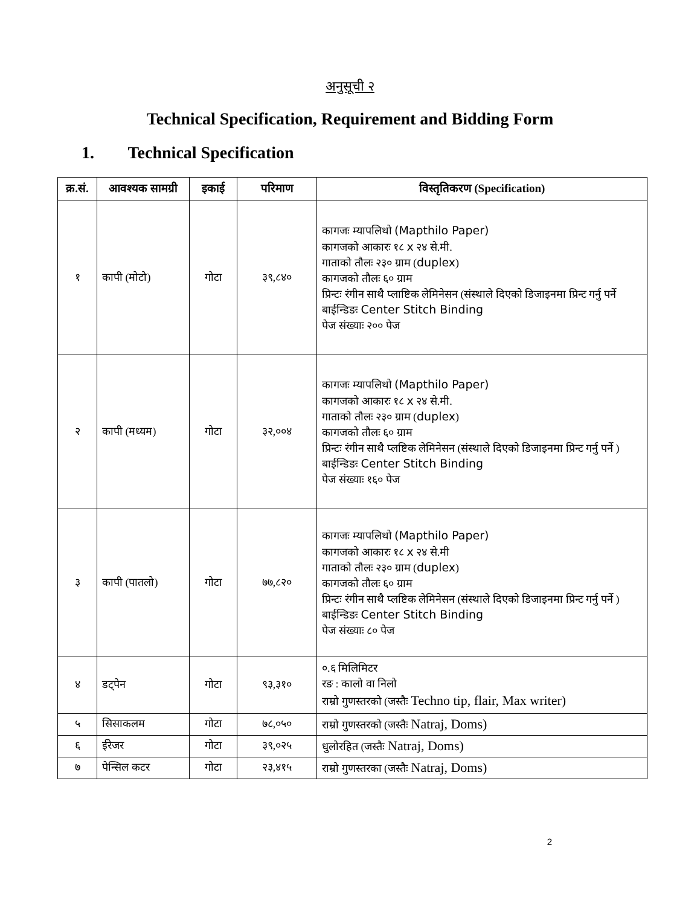अनुसूची २
Technical Specification, Requirement and Bidding Form
1. Technical Specification
| क्र.सं. | आवश्यक सामग्री | इकाई | परिमाण | विस्तृतिकरण (Specification) |
| --- | --- | --- | --- | --- |
| १ | कापी (मोटो) | गोटा | ३९,८४० | कागजः म्यापलिथो (Mapthilo Paper) कागजको आकारः १८ x २४ से.मी. गाताको तौलः २३० ग्राम ( duplex ) कागजको तौलः ६० ग्राम प्रिन्टः रंगीन साथै प्लाष्टिक लेमिनेसन (संस्थाले दिएको डिजाइनमा प्रिन्ट गर्नु पर्ने बाईन्डिङः Center Stitch Binding पेज संख्याः २०० पेज |
| २ | कापी (मध्यम) | गोटा | ३२,००४ | कागजः म्यापलिथो (Mapthilo Paper) कागजको आकारः १८ x २४ से.मी. गाताको तौलः २३० ग्राम ( duplex ) कागजको तौलः ६० ग्राम प्रिन्टः रंगीन साथै प्लष्टिक लेमिनेसन (संस्थाले दिएको डिजाइनमा प्रिन्ट गर्नु पर्ने ) बाईन्डिङः Center Stitch Binding पेज संख्याः १६० पेज |
| ३ | कापी (पातलो) | गोटा | ७७,८२० | कागजः म्यापलिथो (Mapthilo Paper) कागजको आकारः १८ x २४ से.मी गाताको तौलः २३० ग्राम ( duplex ) कागजको तौलः ६० ग्राम प्रिन्टः रंगीन साथै प्लष्टिक लेमिनेसन (संस्थाले दिएको डिजाइनमा प्रिन्ट गर्नु पर्ने ) बाईन्डिङः Center Stitch Binding पेज संख्याः ८० पेज |
| ४ | डट्पेन | गोटा | ९३,३१० | ०.६ मिलिमिटर रङ : कालो वा निलो राम्रो गुणस्तरको (जस्तैः Techno tip, flair, Max writer) |
| ५ | सिसाकलम | गोटा | ७८,०५० | राम्रो गुणस्तरको (जस्तैः Natraj, Doms) |
| ६ | ईरेजर | गोटा | ३९,०२५ | धुलोरहित (जस्तैः Natraj, Doms) |
| ७ | पेन्सिल कटर | गोटा | २३,४१५ | राम्रो गुणस्तरका (जस्तैः Natraj, Doms) |
2